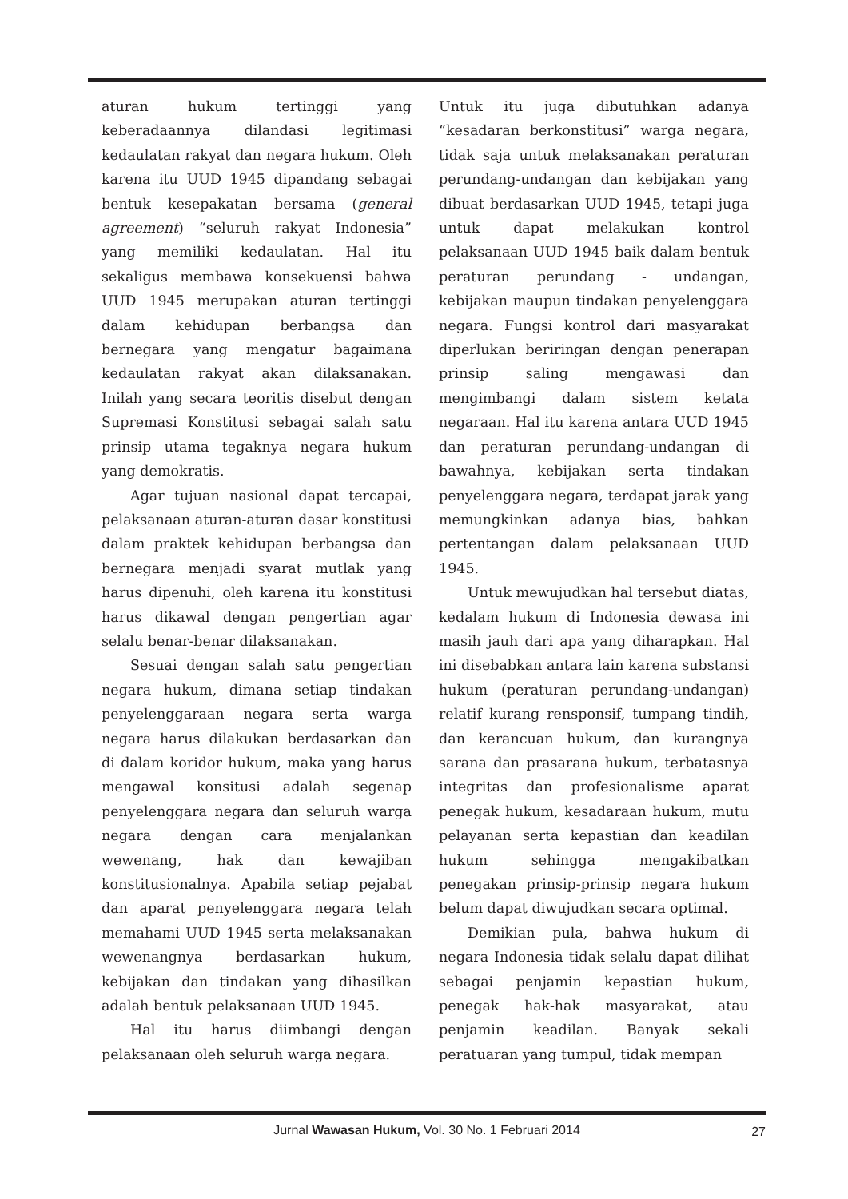aturan hukum tertinggi yang keberadaannya dilandasi legitimasi kedaulatan rakyat dan negara hukum. Oleh karena itu UUD 1945 dipandang sebagai bentuk kesepakatan bersama (general agreement) “seluruh rakyat Indonesia” yang memiliki kedaulatan. Hal itu sekaligus membawa konsekuensi bahwa UUD 1945 merupakan aturan tertinggi dalam kehidupan berbangsa dan bernegara yang mengatur bagaimana kedaulatan rakyat akan dilaksanakan. Inilah yang secara teoritis disebut dengan Supremasi Konstitusi sebagai salah satu prinsip utama tegaknya negara hukum yang demokratis.
Agar tujuan nasional dapat tercapai, pelaksanaan aturan-aturan dasar konstitusi dalam praktek kehidupan berbangsa dan bernegara menjadi syarat mutlak yang harus dipenuhi, oleh karena itu konstitusi harus dikawal dengan pengertian agar selalu benar-benar dilaksanakan.
Sesuai dengan salah satu pengertian negara hukum, dimana setiap tindakan penyelenggaraan negara serta warga negara harus dilakukan berdasarkan dan di dalam koridor hukum, maka yang harus mengawal konsitusi adalah segenap penyelenggara negara dan seluruh warga negara dengan cara menjalankan wewenang, hak dan kewajiban konstitusionalnya. Apabila setiap pejabat dan aparat penyelenggara negara telah memahami UUD 1945 serta melaksanakan wewenangnya berdasarkan hukum, kebijakan dan tindakan yang dihasilkan adalah bentuk pelaksanaan UUD 1945.
Hal itu harus diimbangi dengan pelaksanaan oleh seluruh warga negara.
Untuk itu juga dibutuhkan adanya “kesadaran berkonstitusi” warga negara, tidak saja untuk melaksanakan peraturan perundang-undangan dan kebijakan yang dibuat berdasarkan UUD 1945, tetapi juga untuk dapat melakukan kontrol pelaksanaan UUD 1945 baik dalam bentuk peraturan perundang - undangan, kebijakan maupun tindakan penyelenggara negara. Fungsi kontrol dari masyarakat diperlukan beriringan dengan penerapan prinsip saling mengawasi dan mengimbangi dalam sistem ketata negaraan. Hal itu karena antara UUD 1945 dan peraturan perundang-undangan di bawahnya, kebijakan serta tindakan penyelenggara negara, terdapat jarak yang memungkinkan adanya bias, bahkan pertentangan dalam pelaksanaan UUD 1945.
Untuk mewujudkan hal tersebut diatas, kedalam hukum di Indonesia dewasa ini masih jauh dari apa yang diharapkan. Hal ini disebabkan antara lain karena substansi hukum (peraturan perundang-undangan) relatif kurang rensponsif, tumpang tindih, dan kerancuan hukum, dan kurangnya sarana dan prasarana hukum, terbatasnya integritas dan profesionalisme aparat penegak hukum, kesadaraan hukum, mutu pelayanan serta kepastian dan keadilan hukum sehingga mengakibatkan penegakan prinsip-prinsip negara hukum belum dapat diwujudkan secara optimal.
Demikian pula, bahwa hukum di negara Indonesia tidak selalu dapat dilihat sebagai penjamin kepastian hukum, penegak hak-hak masyarakat, atau penjamin keadilan. Banyak sekali peratuaran yang tumpul, tidak mempan
Jurnal Wawasan Hukum, Vol. 30 No. 1 Februari 2014
27